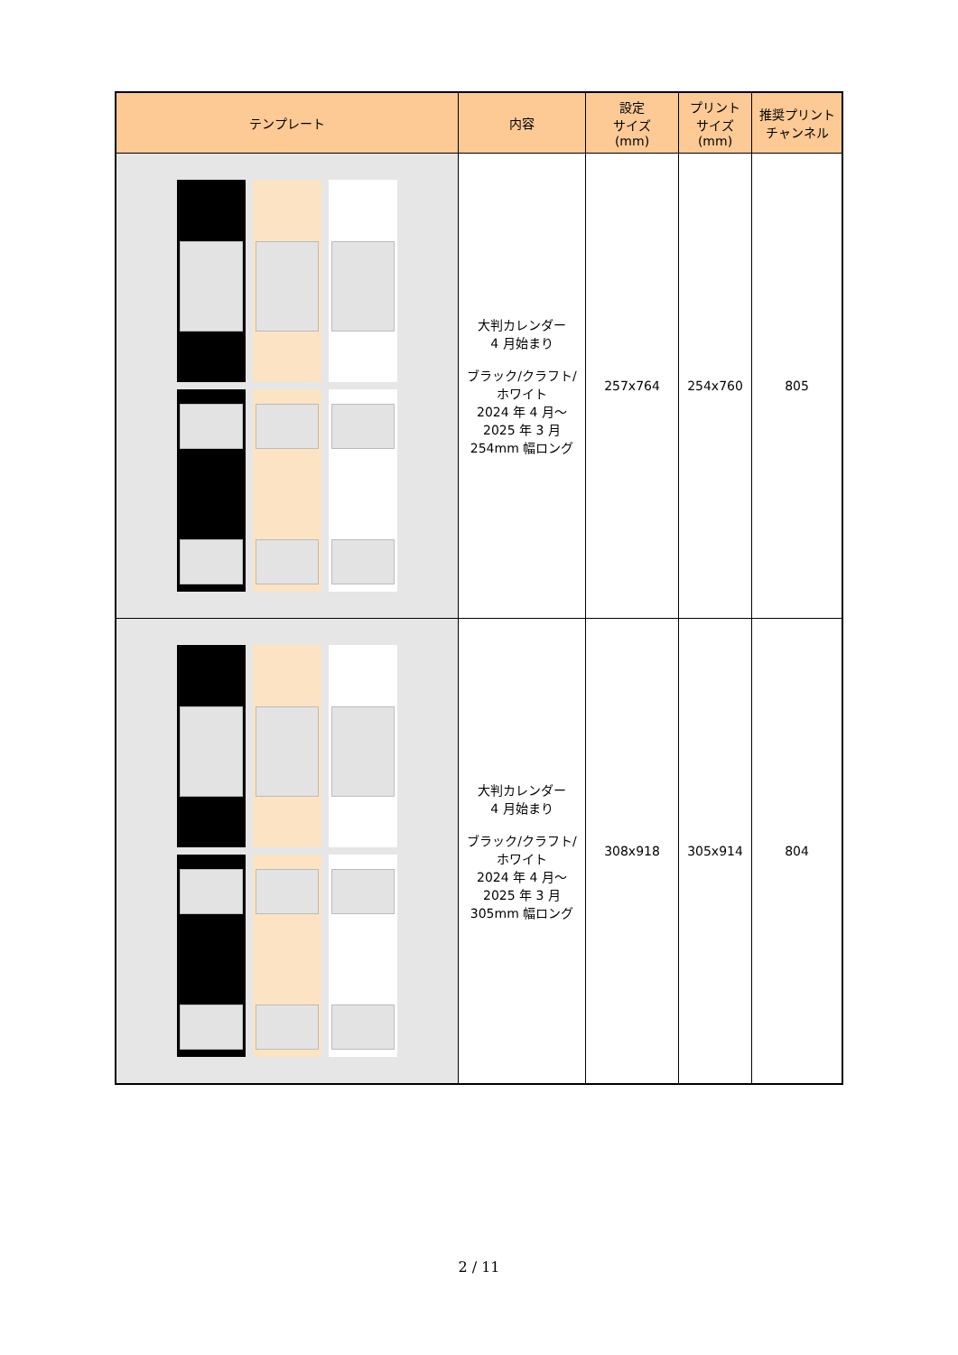| テンプレート | 内容 | 設定 サイズ (mm) | プリント サイズ (mm) | 推奨プリント チャンネル |
| --- | --- | --- | --- | --- |
| | 大判カレンダー 4 月始まり ブラック/クラフト/ ホワイト 2024 年 4 月～ 2025 年 3 月 254mm 幅ロング | 257x764 | 254x760 | 805 |
| | 大判カレンダー 4 月始まり ブラック/クラフト/ ホワイト 2024 年 4 月～ 2025 年 3 月 305mm 幅ロング | 308x918 | 305x914 | 804 |
2 / 11